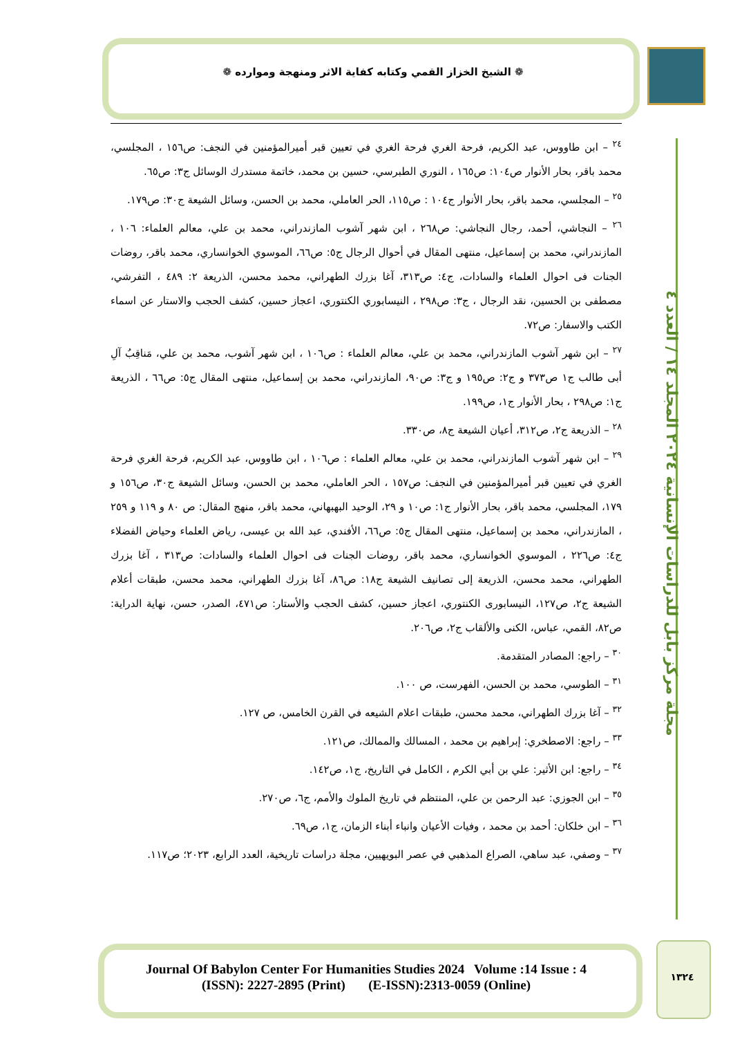❁ الشيخ الخزاز القمي وكتابه كفاية الاثر ومنهجة وموارده ❁
<sup>٢٤</sup> – ابن طاووس، عبد الكريم، فرحة الغري فرحة الغري في تعيين قبر أميرالمؤمنين في النجف: ص١٥٦ ، المجلسي، محمد باقر، بحار الأنوار ص١٠٤: ص١٦٥ ، النوري الطبرسي، حسين بن محمد، خاتمة مستدرك الوسائل ج٣: ص٦٥.
<sup>٢٥</sup> – المجلسي، محمد باقر، بحار الأنوار ج١٠٤ : ص١١٥، الحر العاملي، محمد بن الحسن، وسائل الشيعة ج٣٠: ص١٧٩.
<sup>٢٦</sup> – النجاشي، أحمد، رجال النجاشي: ص٢٦٨ ، ابن شهر آشوب المازندراني، محمد بن علي، معالم العلماء: ١٠٦ ، المازندراني، محمد بن إسماعيل، منتهى المقال في أحوال الرجال ج٥: ص٦٦، الموسوي الخوانساري، محمد باقر، روضات الجنات فى احوال العلماء والسادات، ج٤: ص٣١٣، آغا بزرك الطهراني، محمد محسن، الذريعة ٢: ٤٨٩ ، التفرشي، مصطفى بن الحسين، نقد الرجال ، ج٣: ص٢٩٨ ، النيسابوري الكنتوري، اعجاز حسين، كشف الحجب والاستار عن اسماء الكتب والاسفار: ص٧٢.
<sup>٢٧</sup> – ابن شهر آشوب المازندراني، محمد بن علي، معالم العلماء : ص١٠٦ ، ابن شهر آشوب، محمد بن علي، مَناقِبُ آلِ أبى طالب ج١ ص٣٧٣ و ج٢: ص١٩٥ و ج٣: ص٩٠، المازندراني، محمد بن إسماعيل، منتهى المقال ج٥: ص٦٦ ، الذريعة ج١: ص٢٩٨ ، بحار الأنوار ج١، ص١٩٩.
<sup>٢٨</sup> – الذريعة ج٢، ص٣١٢، أعيان الشيعة ج٨، ص٣٣٠.
<sup>٢٩</sup> – ابن شهر آشوب المازندراني، محمد بن علي، معالم العلماء : ص١٠٦ ، ابن طاووس، عبد الكريم، فرحة الغري فرحة الغري في تعيين قبر أميرالمؤمنين في النجف: ص١٥٧ ، الحر العاملي، محمد بن الحسن، وسائل الشيعة ج٣٠، ص١٥٦ و ١٧٩، المجلسي، محمد باقر، بحار الأنوار ج١: ص١٠ و ٢٩، الوحيد البهبهاني، محمد باقر، منهج المقال: ص ٨٠ و ١١٩ و ٢٥٩ ، المازندراني، محمد بن إسماعيل، منتهى المقال ج٥: ص٦٦، الأفندي، عبد الله بن عيسى، رياض العلماء وحياض الفضلاء ج٤: ص٢٢٦ ، الموسوي الخوانساري، محمد باقر، روضات الجنات فى احوال العلماء والسادات: ص٣١٣ ، آغا بزرك الطهراني، محمد محسن، الذريعة إلى تصانيف الشيعة ج١٨: ص٨٦، آغا بزرك الطهراني، محمد محسن، طبقات أعلام الشيعة ج٢، ص١٢٧، النيسابورى الكنتوري، اعجاز حسين، كشف الحجب والأستار: ص٤٧١، الصدر، حسن، نهاية الدراية: ص٨٢، القمي، عباس، الكنى والألقاب ج٢، ص٢٠٦.
<sup>٣٠</sup> – راجع: المصادر المتقدمة.
<sup>٣١</sup> – الطوسي، محمد بن الحسن، الفهرست، ص ١٠٠.
<sup>٣٢</sup> – آغا بزرك الطهراني، محمد محسن، طبقات اعلام الشيعه في القرن الخامس، ص ١٢٧.
<sup>٣٣</sup> – راجع: الاصطخري: إبراهيم بن محمد ، المسالك والممالك، ص١٢١.
<sup>٣٤</sup> – راجع: ابن الأثير: علي بن أبي الكرم ، الكامل في التاريخ، ج١، ص١٤٢.
<sup>٣٥</sup> – ابن الجوزي: عبد الرحمن بن علي، المنتظم في تاريخ الملوك والأمم، ج٦، ص٢٧٠.
<sup>٣٦</sup> – ابن خلكان: أحمد بن محمد ، وفيات الأعيان وانباء أبناء الزمان، ج١، ص٦٩.
<sup>٣٧</sup> – وصفي، عبد ساهي، الصراع المذهبي في عصر البويهيين، مجلة دراسات تاريخية، العدد الرابع، ٢٠٢٣؛ ص١١٧.
مجلة مركز بابل للدراسات الإنسانية ٢٠٢٤ المجلد ١٤ / العدد ٤
Journal Of Babylon Center For Humanities Studies 2024 Volume :14 Issue : 4
(ISSN): 2227-2895 (Print) (E-ISSN):2313-0059 (Online)
١٣٢٤